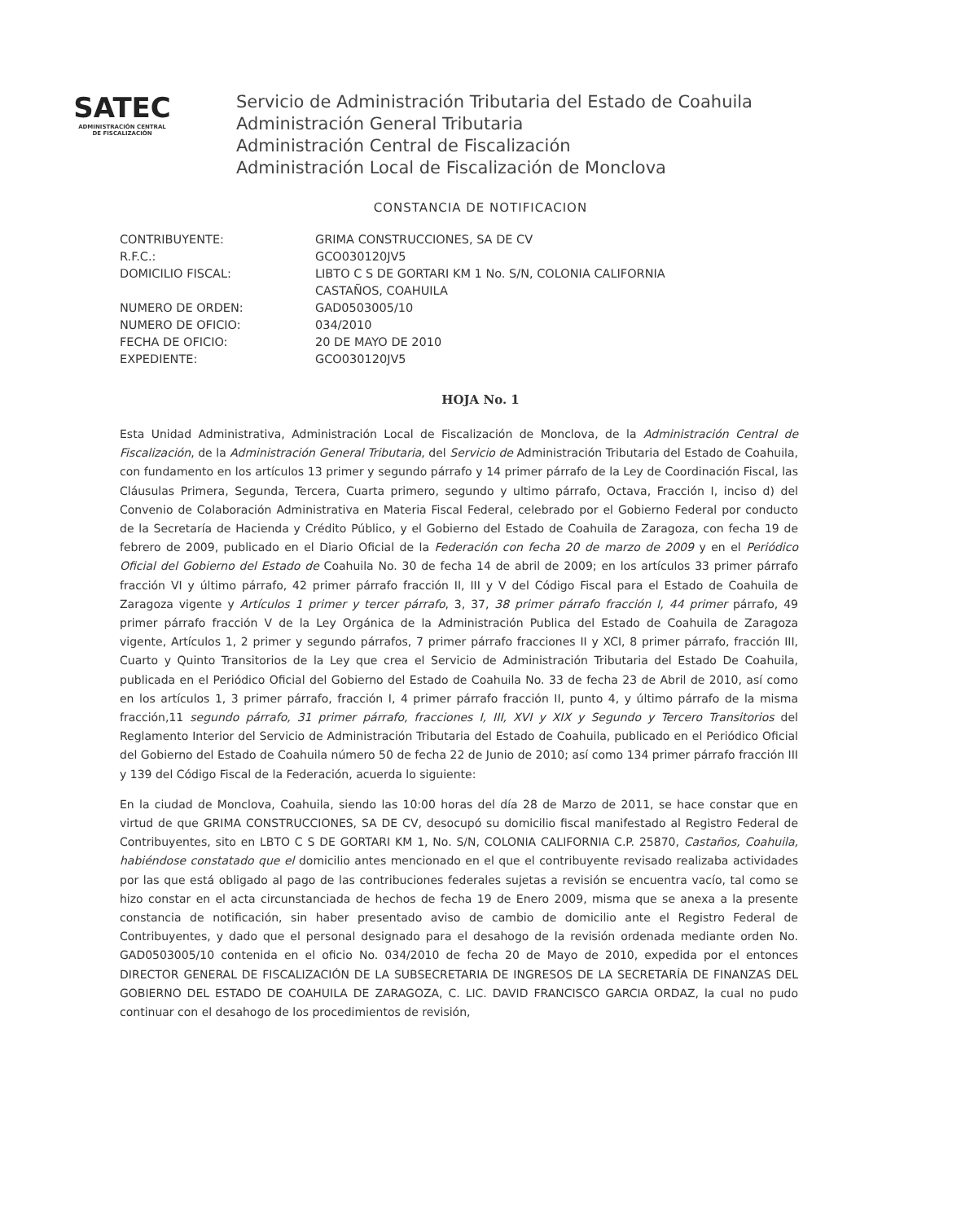SATEC
ADMINISTRACIÓN CENTRAL DE FISCALIZACIÓN
Servicio de Administración Tributaria del Estado de Coahuila
Administración General Tributaria
Administración Central de Fiscalización
Administración Local de Fiscalización de Monclova
CONSTANCIA DE NOTIFICACION
CONTRIBUYENTE: GRIMA CONSTRUCCIONES, SA DE CV
R.F.C.: GCO030120JV5
DOMICILIO FISCAL: LIBTO C S DE GORTARI KM 1 No. S/N, COLONIA CALIFORNIA
CASTAÑOS, COAHUILA
NUMERO DE ORDEN: GAD0503005/10
NUMERO DE OFICIO: 034/2010
FECHA DE OFICIO: 20 DE MAYO DE 2010
EXPEDIENTE: GCO030120JV5
HOJA No. 1
Esta Unidad Administrativa, Administración Local de Fiscalización de Monclova, de la Administración Central de Fiscalización, de la Administración General Tributaria, del Servicio de Administración Tributaria del Estado de Coahuila, con fundamento en los artículos 13 primer y segundo párrafo y 14 primer párrafo de la Ley de Coordinación Fiscal, las Cláusulas Primera, Segunda, Tercera, Cuarta primero, segundo y ultimo párrafo, Octava, Fracción I, inciso d) del Convenio de Colaboración Administrativa en Materia Fiscal Federal, celebrado por el Gobierno Federal por conducto de la Secretaría de Hacienda y Crédito Público, y el Gobierno del Estado de Coahuila de Zaragoza, con fecha 19 de febrero de 2009, publicado en el Diario Oficial de la Federación con fecha 20 de marzo de 2009 y en el Periódico Oficial del Gobierno del Estado de Coahuila No. 30 de fecha 14 de abril de 2009; en los artículos 33 primer párrafo fracción VI y último párrafo, 42 primer párrafo fracción II, III y V del Código Fiscal para el Estado de Coahuila de Zaragoza vigente y Artículos 1 primer y tercer párrafo, 3, 37, 38 primer párrafo fracción I, 44 primer párrafo, 49 primer párrafo fracción V de la Ley Orgánica de la Administración Publica del Estado de Coahuila de Zaragoza vigente, Artículos 1, 2 primer y segundo párrafos, 7 primer párrafo fracciones II y XCI, 8 primer párrafo, fracción III, Cuarto y Quinto Transitorios de la Ley que crea el Servicio de Administración Tributaria del Estado De Coahuila, publicada en el Periódico Oficial del Gobierno del Estado de Coahuila No. 33 de fecha 23 de Abril de 2010, así como en los artículos 1, 3 primer párrafo, fracción I, 4 primer párrafo fracción II, punto 4, y último párrafo de la misma fracción,11 segundo párrafo, 31 primer párrafo, fracciones I, III, XVI y XIX y Segundo y Tercero Transitorios del Reglamento Interior del Servicio de Administración Tributaria del Estado de Coahuila, publicado en el Periódico Oficial del Gobierno del Estado de Coahuila número 50 de fecha 22 de Junio de 2010; así como 134 primer párrafo fracción III y 139 del Código Fiscal de la Federación, acuerda lo siguiente:
En la ciudad de Monclova, Coahuila, siendo las 10:00 horas del día 28 de Marzo de 2011, se hace constar que en virtud de que GRIMA CONSTRUCCIONES, SA DE CV, desocupó su domicilio fiscal manifestado al Registro Federal de Contribuyentes, sito en LBTO C S DE GORTARI KM 1, No. S/N, COLONIA CALIFORNIA C.P. 25870, Castaños, Coahuila, habiéndose constatado que el domicilio antes mencionado en el que el contribuyente revisado realizaba actividades por las que está obligado al pago de las contribuciones federales sujetas a revisión se encuentra vacío, tal como se hizo constar en el acta circunstanciada de hechos de fecha 19 de Enero 2009, misma que se anexa a la presente constancia de notificación, sin haber presentado aviso de cambio de domicilio ante el Registro Federal de Contribuyentes, y dado que el personal designado para el desahogo de la revisión ordenada mediante orden No. GAD0503005/10 contenida en el oficio No. 034/2010 de fecha 20 de Mayo de 2010, expedida por el entonces DIRECTOR GENERAL DE FISCALIZACIÓN DE LA SUBSECRETARIA DE INGRESOS DE LA SECRETARÍA DE FINANZAS DEL GOBIERNO DEL ESTADO DE COAHUILA DE ZARAGOZA, C. LIC. DAVID FRANCISCO GARCIA ORDAZ, la cual no pudo continuar con el desahogo de los procedimientos de revisión,